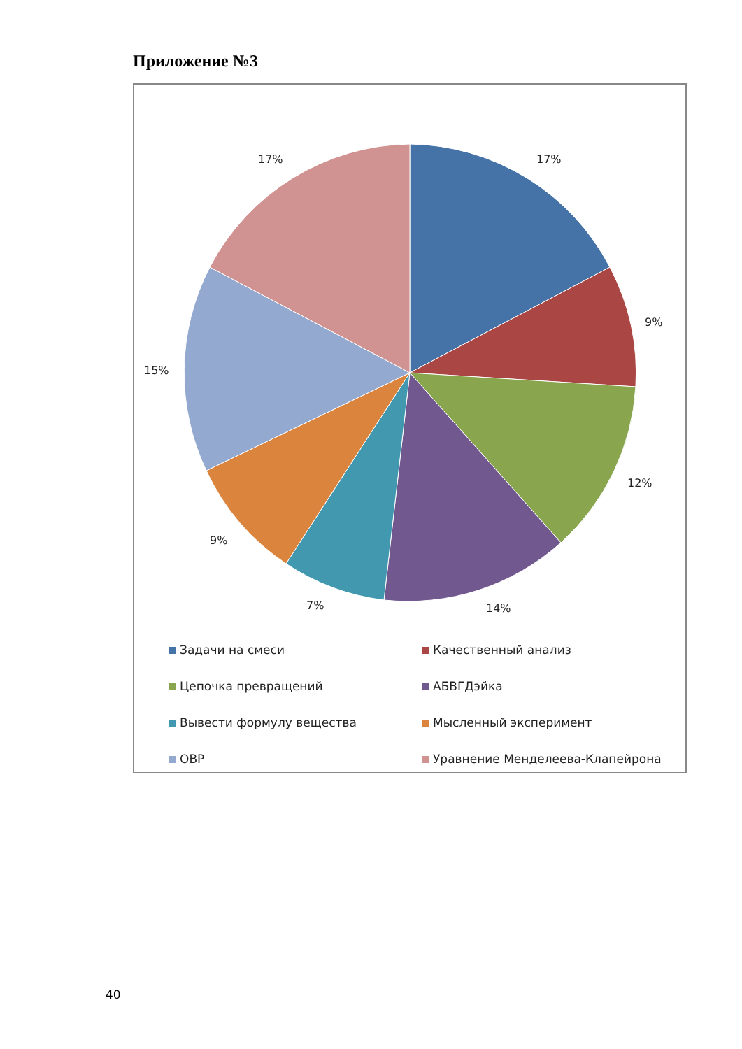Приложение №3
17%
9%
12%
14%
7%
9%
15%
17%
Задачи на смеси
Качественный анализ
Цепочка превращений
АБВГДэйка
Вывести формулу вещества
Мысленный эксперимент
ОВР
Уравнение Менделеева-Клапейрона
40